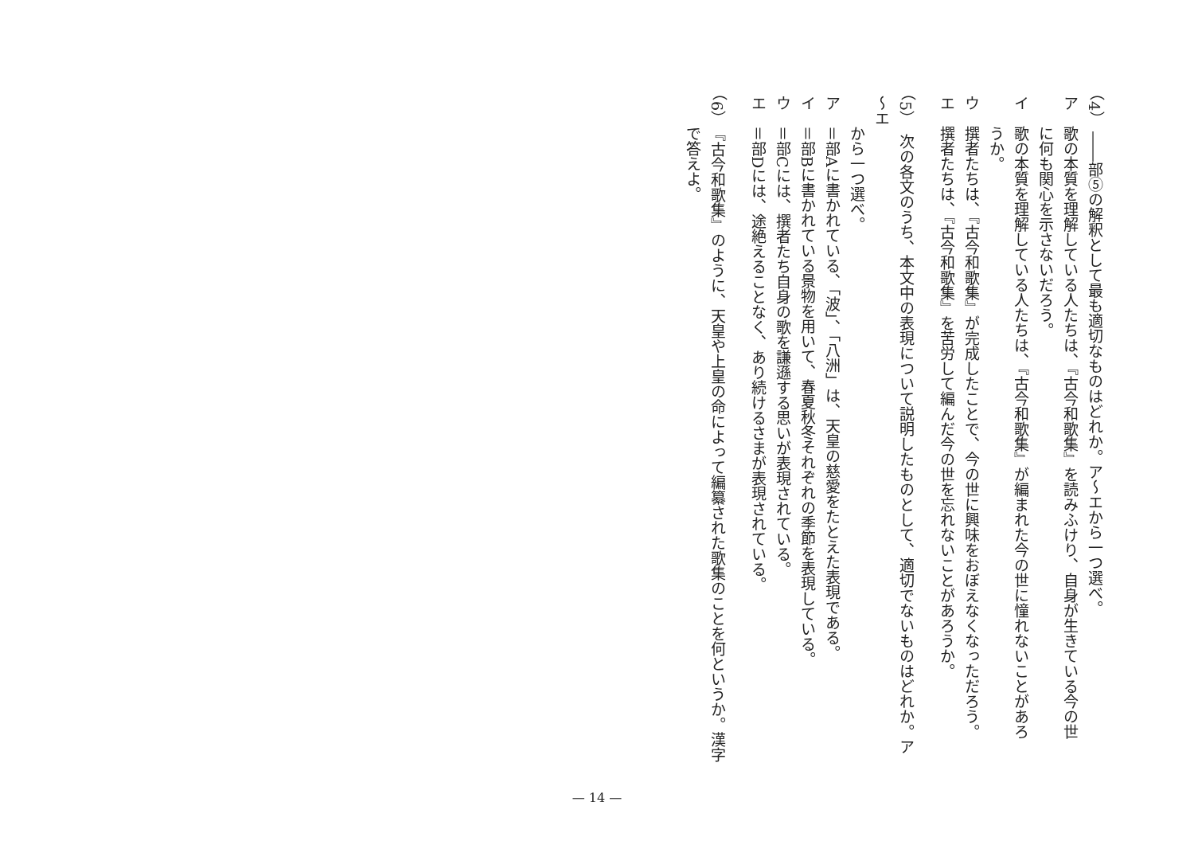（4）　――部⑤の解釈として最も適切なものはどれか。ア～エから一つ選べ。
ア　歌の本質を理解している人たちは、『古今和歌集』を読みふけり、自身が生きている今の世
　　に何も関心を示さないだろう。
イ　歌の本質を理解している人たちは、『古今和歌集』が編まれた今の世に憧れないことがあろ
　　うか。
ウ　撰者たちは、『古今和歌集』が完成したことで、今の世に興味をおぼえなくなっただろう。
エ　撰者たちは、『古今和歌集』を苦労して編んだ今の世を忘れないことがあろうか。
（5）　次の各文のうち、本文中の表現について説明したものとして、適切でないものはどれか。ア～エ
　　から一つ選べ。
ア　＝部Aに書かれている、「波」、「八洲」は、天皇の慈愛をたとえた表現である。
イ　＝部Bに書かれている景物を用いて、春夏秋冬それぞれの季節を表現している。
ウ　＝部Cには、撰者たち自身の歌を謙遜する思いが表現されている。
エ　＝部Dには、途絶えることなく、あり続けるさまが表現されている。
（6）　『古今和歌集』のように、天皇や上皇の命によって編纂された歌集のことを何というか。漢字
　　で答えよ。
— 14 —